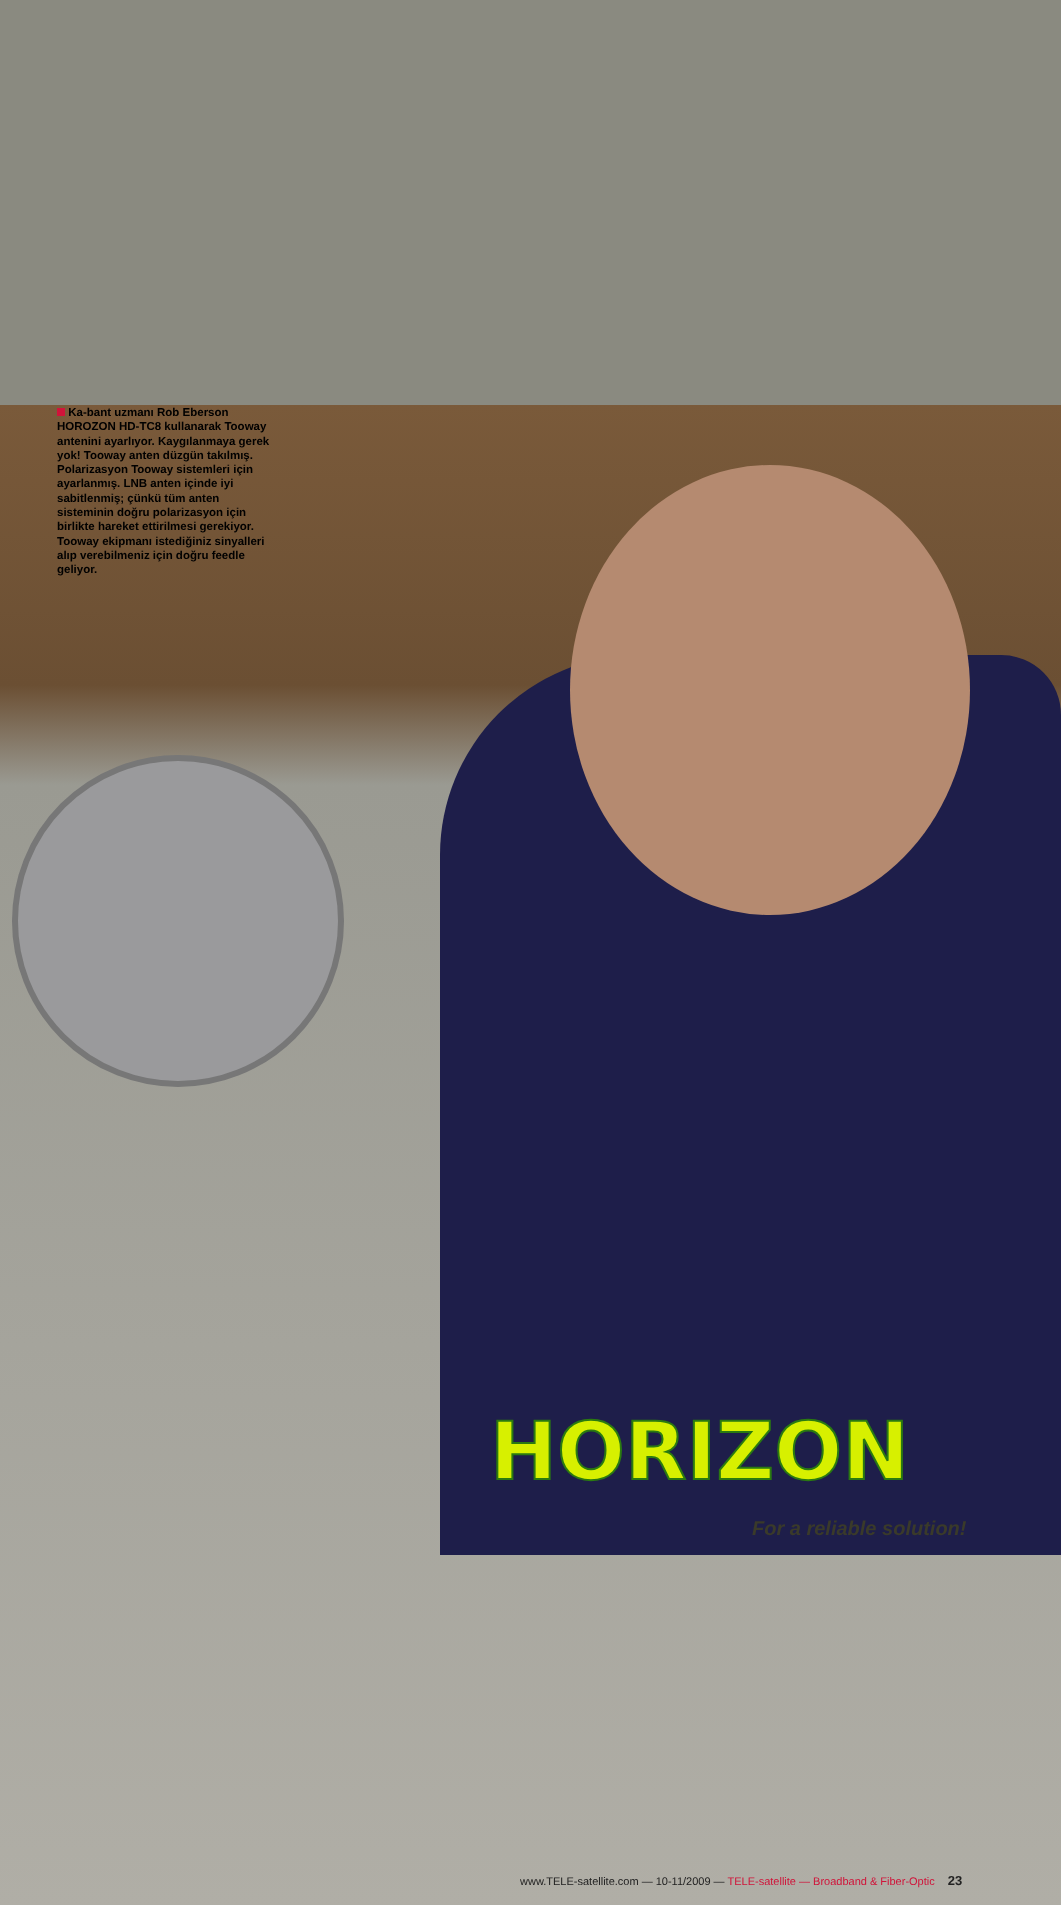Ka-bant uzmanı Rob Eberson HOROZON HD-TC8 kullanarak Tooway antenini ayarlıyor. Kaygılanmaya gerek yok! Tooway anten düzgün takılmış. Polarizasyon Tooway sistemleri için ayarlanmış. LNB anten içinde iyi sabitlenmiş; çünkü tüm anten sisteminin doğru polarizasyon için birlikte hareket ettirilmesi gerekiyor. Tooway ekipmanı istediğiniz sinyalleri alıp verebilmeniz için doğru feedle geliyor.
HORIZON
For a reliable solution!
www.TELE-satellite.com — 10-11/2009 — TELE-satellite — Broadband & Fiber-Optic 23